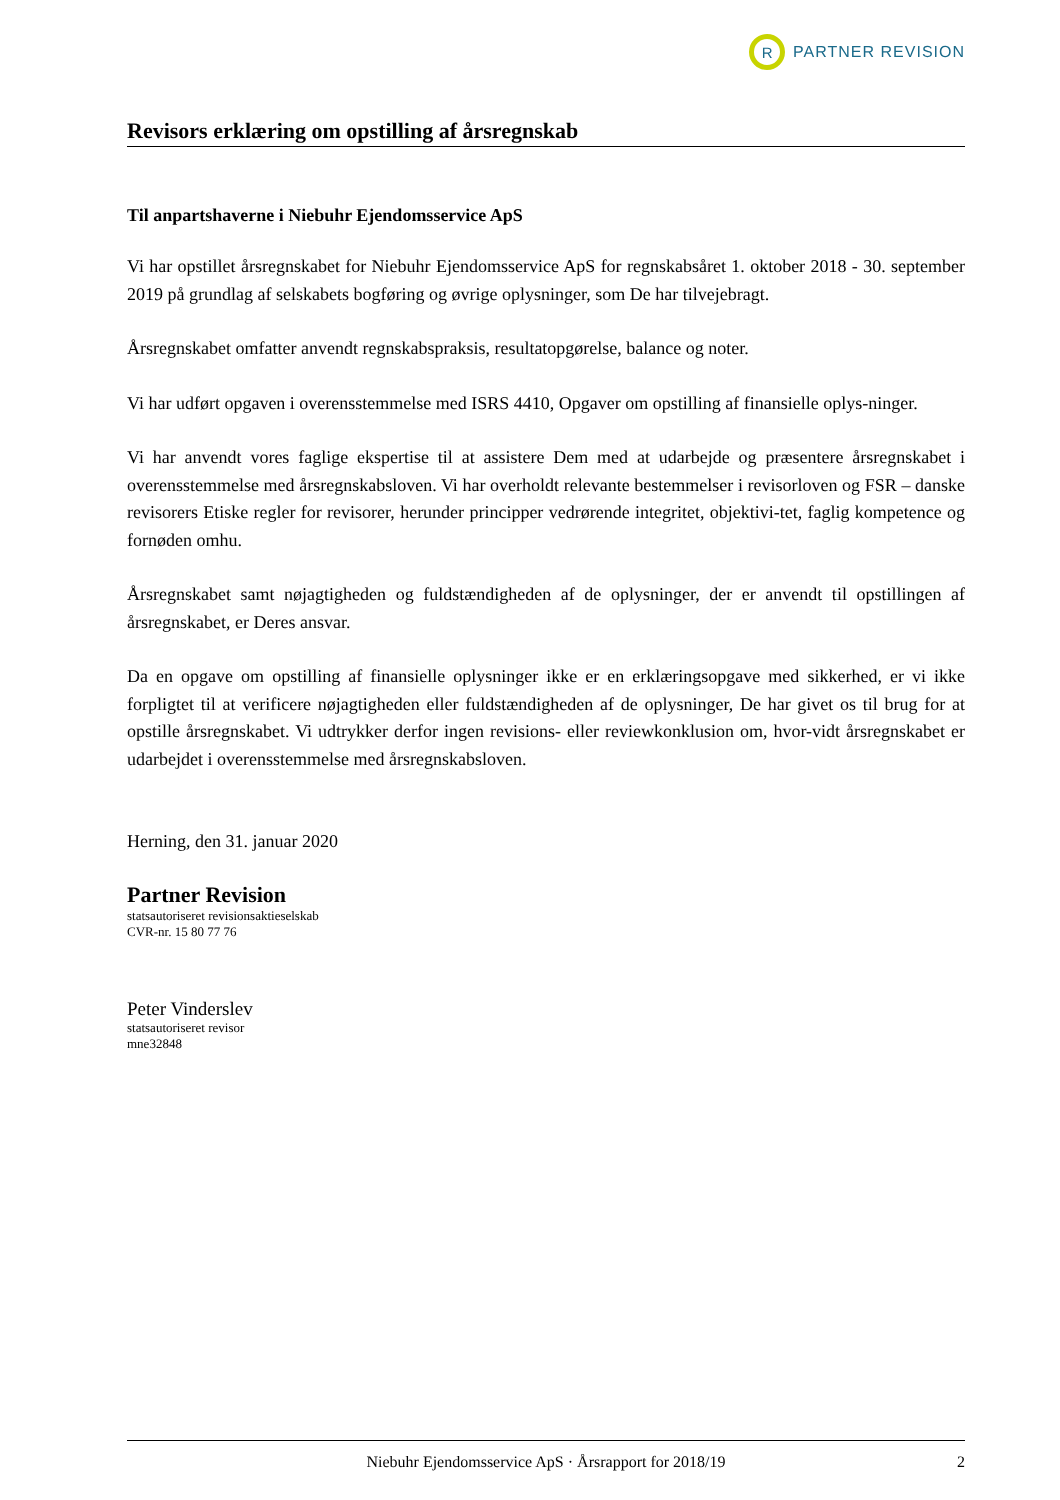R
PARTNER REVISION
Revisors erklæring om opstilling af årsregnskab
Til anpartshaverne i Niebuhr Ejendomsservice ApS
Vi har opstillet årsregnskabet for Niebuhr Ejendomsservice ApS for regnskabsåret 1. oktober 2018 - 30. september 2019 på grundlag af selskabets bogføring og øvrige oplysninger, som De har tilvejebragt.
Årsregnskabet omfatter anvendt regnskabspraksis, resultatopgørelse, balance og noter.
Vi har udført opgaven i overensstemmelse med ISRS 4410, Opgaver om opstilling af finansielle oplys-ninger.
Vi har anvendt vores faglige ekspertise til at assistere Dem med at udarbejde og præsentere årsregnskabet i overensstemmelse med årsregnskabsloven. Vi har overholdt relevante bestemmelser i revisorloven og FSR – danske revisorers Etiske regler for revisorer, herunder principper vedrørende integritet, objektivi-tet, faglig kompetence og fornøden omhu.
Årsregnskabet samt nøjagtigheden og fuldstændigheden af de oplysninger, der er anvendt til opstillingen af årsregnskabet, er Deres ansvar.
Da en opgave om opstilling af finansielle oplysninger ikke er en erklæringsopgave med sikkerhed, er vi ikke forpligtet til at verificere nøjagtigheden eller fuldstændigheden af de oplysninger, De har givet os til brug for at opstille årsregnskabet. Vi udtrykker derfor ingen revisions- eller reviewkonklusion om, hvor-vidt årsregnskabet er udarbejdet i overensstemmelse med årsregnskabsloven.
Herning, den 31. januar 2020
Partner Revision
statsautoriseret revisionsaktieselskab
CVR-nr. 15 80 77 76
Peter Vinderslev
statsautoriseret revisor
mne32848
Niebuhr Ejendomsservice ApS · Årsrapport for 2018/19 2